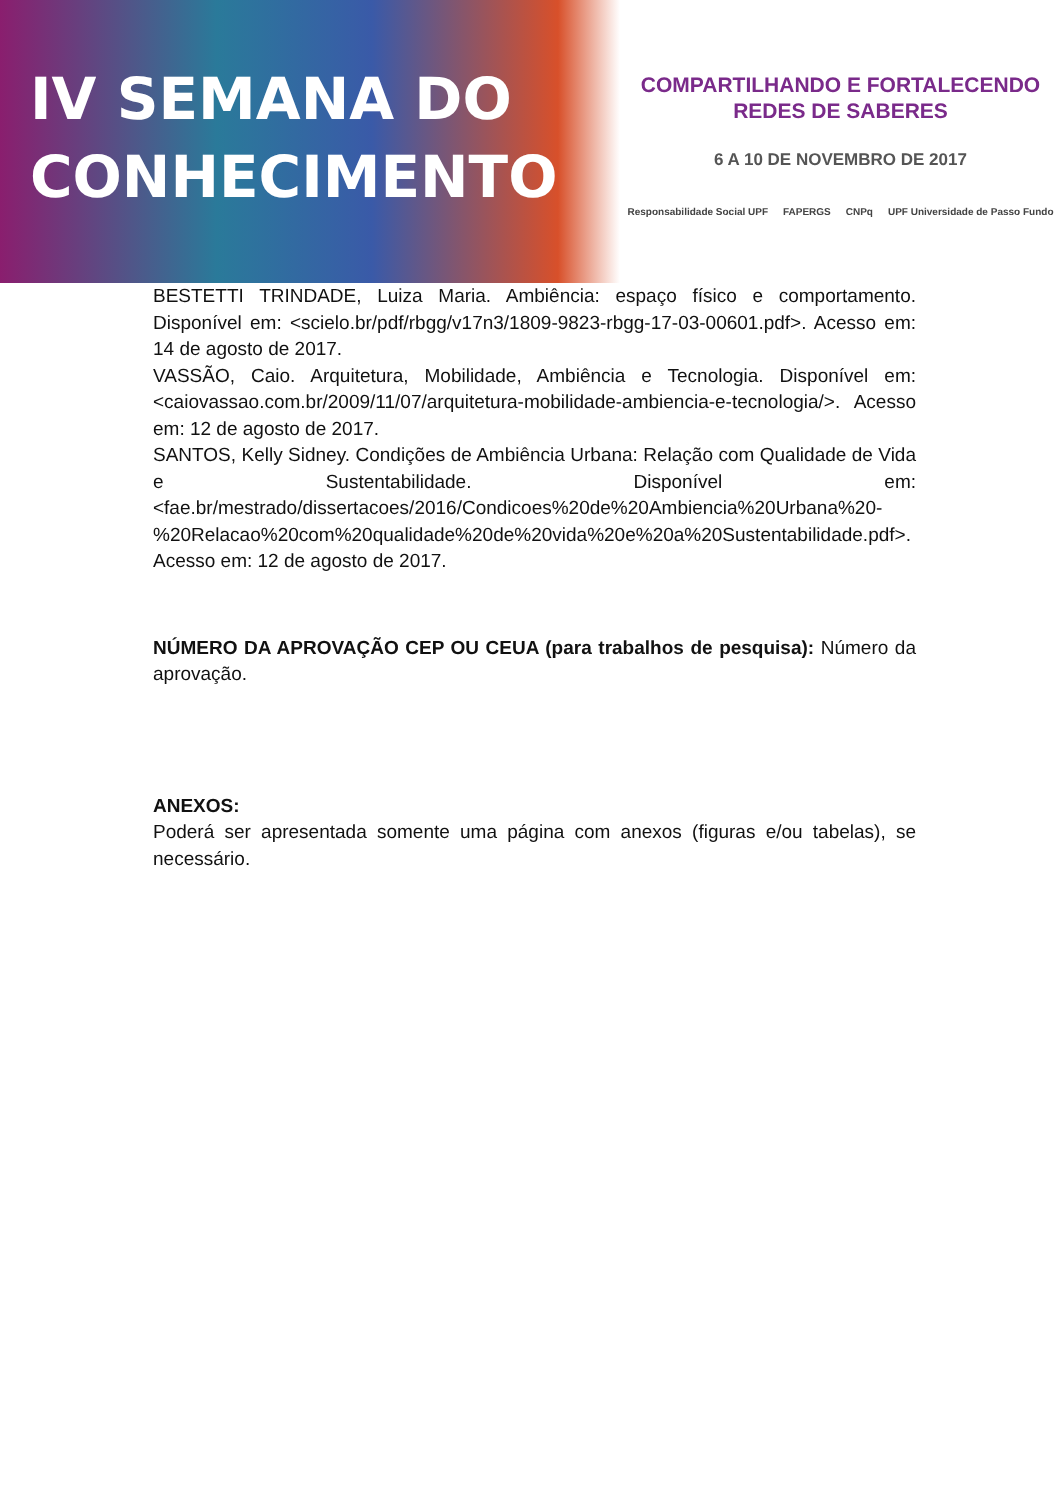IV SEMANA DO
CONHECIMENTO
COMPARTILHANDO E FORTALECENDO
REDES DE SABERES
6 A 10 DE NOVEMBRO DE 2017
Responsabilidade Social UPF FAPERGS CNPq UPF Universidade de Passo Fundo
BESTETTI TRINDADE, Luiza Maria. Ambiência: espaço físico e comportamento. Disponível em: <scielo.br/pdf/rbgg/v17n3/1809-9823-rbgg-17-03-00601.pdf>. Acesso em: 14 de agosto de 2017.
VASSÃO, Caio. Arquitetura, Mobilidade, Ambiência e Tecnologia. Disponível em: <caiovassao.com.br/2009/11/07/arquitetura-mobilidade-ambiencia-e-tecnologia/>. Acesso em: 12 de agosto de 2017.
SANTOS, Kelly Sidney. Condições de Ambiência Urbana: Relação com Qualidade de Vida e Sustentabilidade. Disponível em: <fae.br/mestrado/dissertacoes/2016/Condicoes%20de%20Ambiencia%20Urbana%20-%20Relacao%20com%20qualidade%20de%20vida%20e%20a%20Sustentabilidade.pdf>. Acesso em: 12 de agosto de 2017.
NÚMERO DA APROVAÇÃO CEP OU CEUA (para trabalhos de pesquisa): Número da aprovação.
ANEXOS:
Poderá ser apresentada somente uma página com anexos (figuras e/ou tabelas), se necessário.